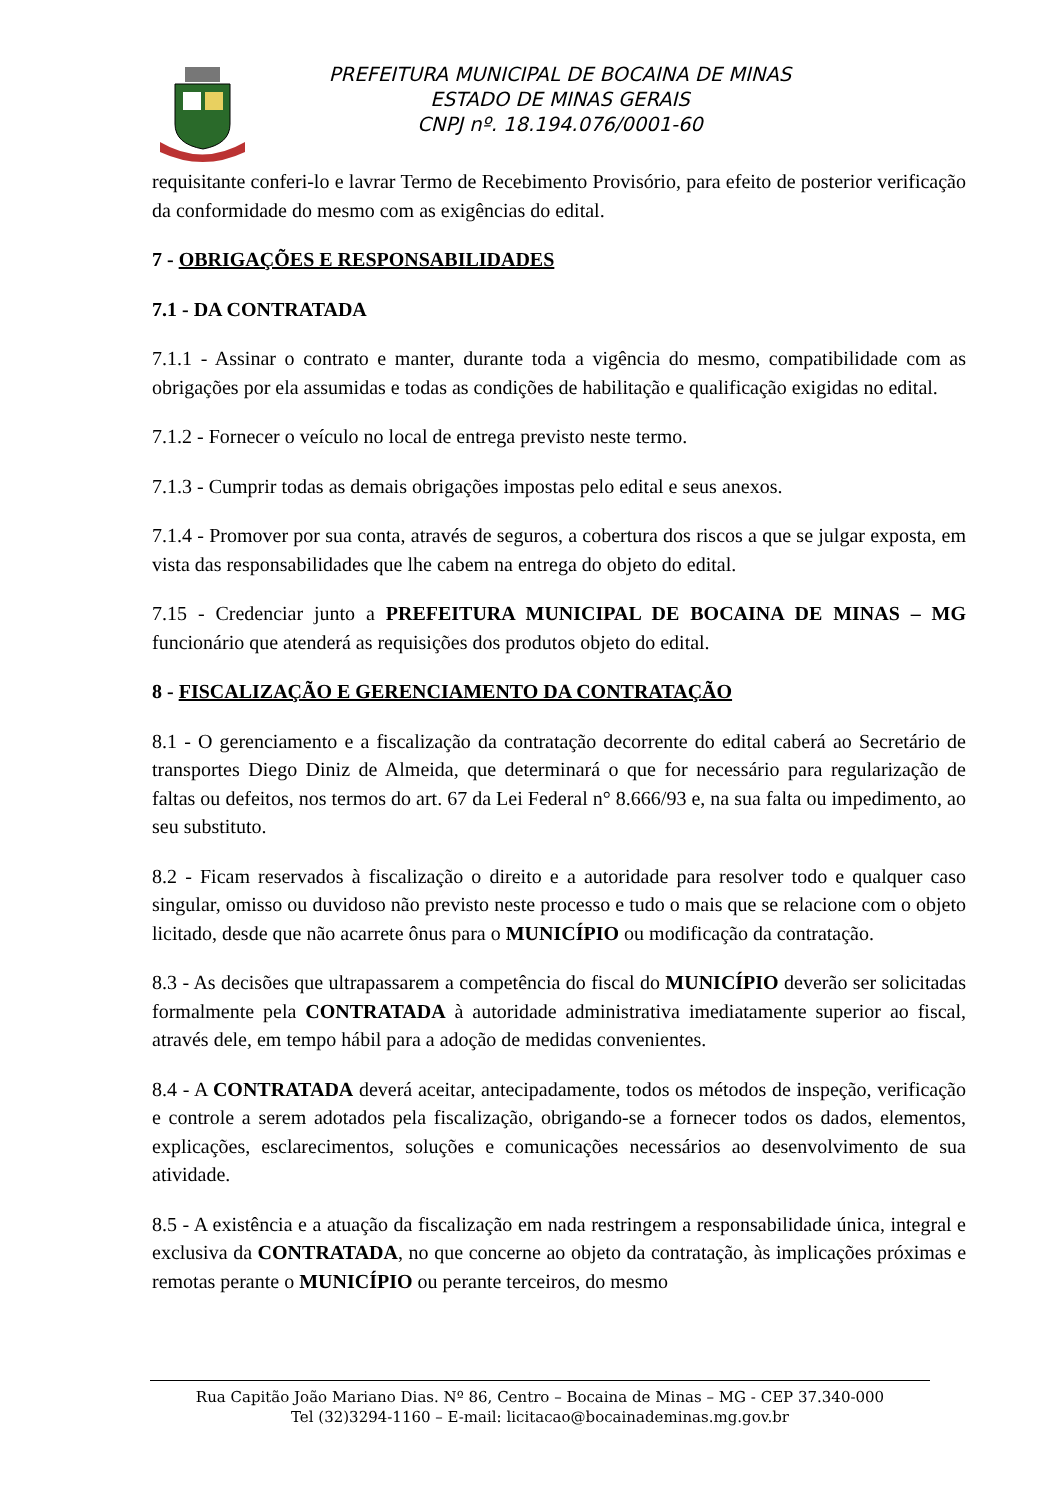PREFEITURA MUNICIPAL DE BOCAINA DE MINAS
ESTADO DE MINAS GERAIS
CNPJ nº. 18.194.076/0001-60
requisitante conferi-lo e lavrar Termo de Recebimento Provisório, para efeito de posterior verificação da conformidade do mesmo com as exigências do edital.
7 - OBRIGAÇÕES E RESPONSABILIDADES
7.1 - DA CONTRATADA
7.1.1 - Assinar o contrato e manter, durante toda a vigência do mesmo, compatibilidade com as obrigações por ela assumidas e todas as condições de habilitação e qualificação exigidas no edital.
7.1.2 - Fornecer o veículo no local de entrega previsto neste termo.
7.1.3 - Cumprir todas as demais obrigações impostas pelo edital e seus anexos.
7.1.4 - Promover por sua conta, através de seguros, a cobertura dos riscos a que se julgar exposta, em vista das responsabilidades que lhe cabem na entrega do objeto do edital.
7.15 - Credenciar junto a PREFEITURA MUNICIPAL DE BOCAINA DE MINAS – MG funcionário que atenderá as requisições dos produtos objeto do edital.
8 - FISCALIZAÇÃO E GERENCIAMENTO DA CONTRATAÇÃO
8.1 - O gerenciamento e a fiscalização da contratação decorrente do edital caberá ao Secretário de transportes Diego Diniz de Almeida, que determinará o que for necessário para regularização de faltas ou defeitos, nos termos do art. 67 da Lei Federal n° 8.666/93 e, na sua falta ou impedimento, ao seu substituto.
8.2 - Ficam reservados à fiscalização o direito e a autoridade para resolver todo e qualquer caso singular, omisso ou duvidoso não previsto neste processo e tudo o mais que se relacione com o objeto licitado, desde que não acarrete ônus para o MUNICÍPIO ou modificação da contratação.
8.3 - As decisões que ultrapassarem a competência do fiscal do MUNICÍPIO deverão ser solicitadas formalmente pela CONTRATADA à autoridade administrativa imediatamente superior ao fiscal, através dele, em tempo hábil para a adoção de medidas convenientes.
8.4 - A CONTRATADA deverá aceitar, antecipadamente, todos os métodos de inspeção, verificação e controle a serem adotados pela fiscalização, obrigando-se a fornecer todos os dados, elementos, explicações, esclarecimentos, soluções e comunicações necessários ao desenvolvimento de sua atividade.
8.5 - A existência e a atuação da fiscalização em nada restringem a responsabilidade única, integral e exclusiva da CONTRATADA, no que concerne ao objeto da contratação, às implicações próximas e remotas perante o MUNICÍPIO ou perante terceiros, do mesmo
Rua Capitão João Mariano Dias. Nº 86, Centro – Bocaina de Minas – MG - CEP 37.340-000
Tel (32)3294-1160 – E-mail: licitacao@bocainademinas.mg.gov.br